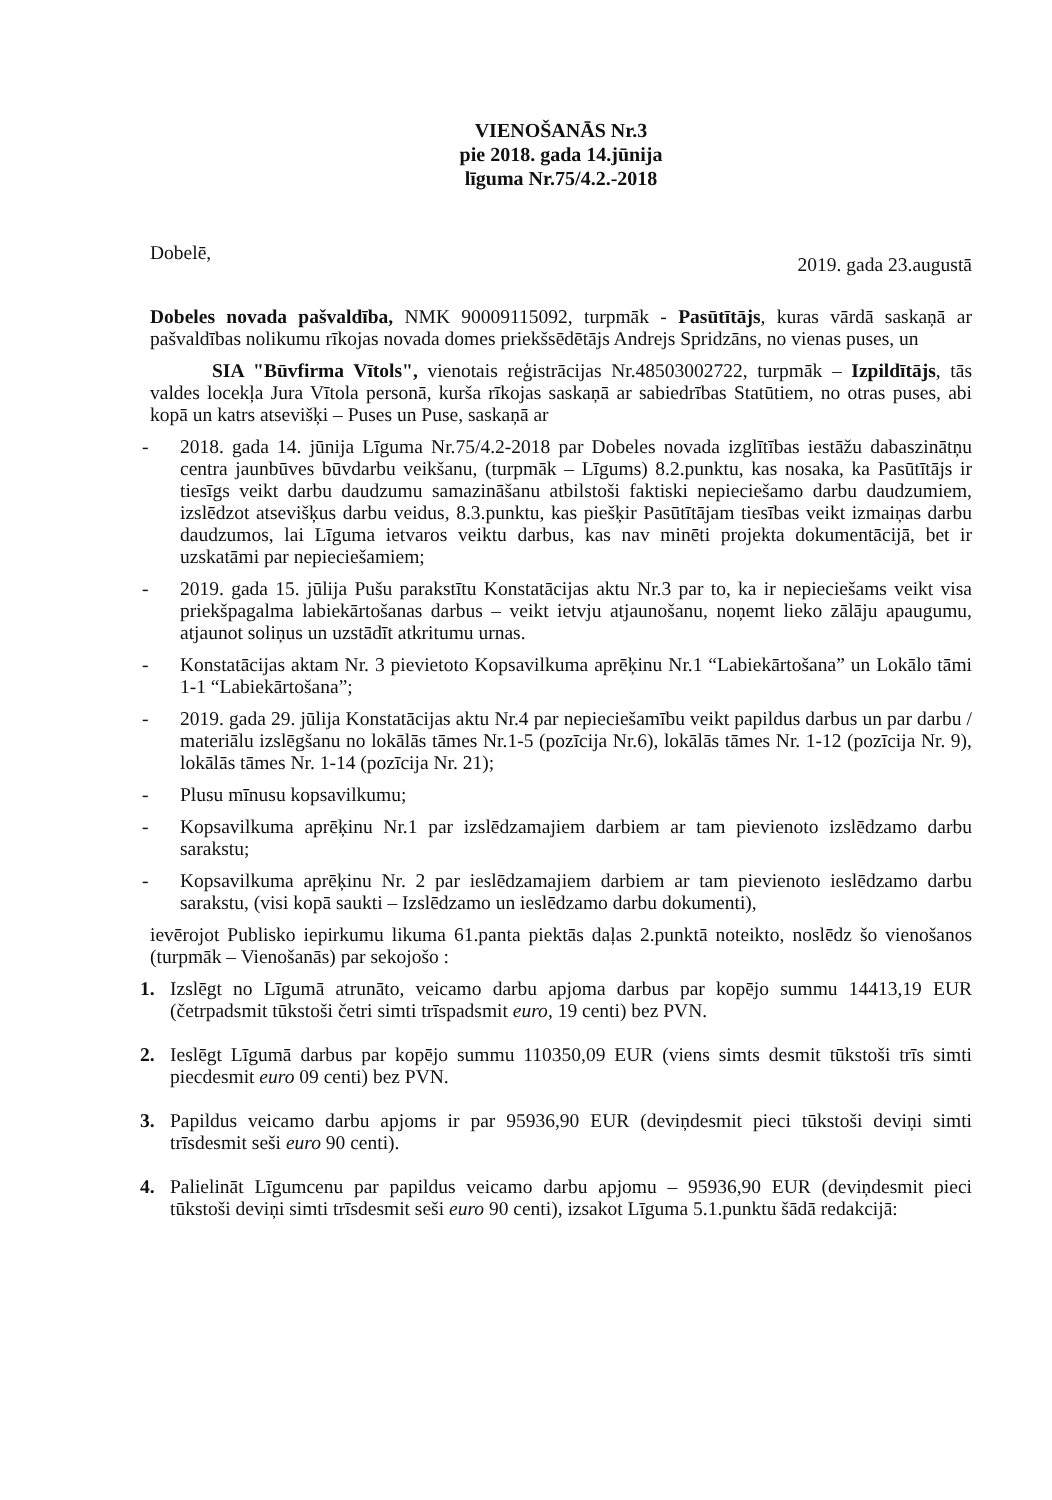VIENOŠANĀS Nr.3
pie 2018. gada 14.jūnija
līguma Nr.75/4.2.-2018
Dobelē, 2019. gada 23.augustā
Dobeles novada pašvaldība, NMK 90009115092, turpmāk - Pasūtītājs, kuras vārdā saskaņā ar pašvaldības nolikumu rīkojas novada domes priekšsēdētājs Andrejs Spridzāns, no vienas puses, un
SIA "Būvfirma Vītols", vienotais reģistrācijas Nr.48503002722, turpmāk – Izpildītājs, tās valdes locekļa Jura Vītola personā, kurša rīkojas saskaņā ar sabiedrības Statūtiem, no otras puses, abi kopā un katrs atsevišķi – Puses un Puse, saskaņā ar
- 2018. gada 14. jūnija Līguma Nr.75/4.2-2018 par Dobeles novada izglītības iestāžu dabaszinātņu centra jaunbūves būvdarbu veikšanu, (turpmāk – Līgums) 8.2.punktu, kas nosaka, ka Pasūtītājs ir tiesīgs veikt darbu daudzumu samazināšanu atbilstoši faktiski nepieciešamo darbu daudzumiem, izslēdzot atsevišķus darbu veidus, 8.3.punktu, kas piešķir Pasūtītājam tiesības veikt izmaiņas darbu daudzumos, lai Līguma ietvaros veiktu darbus, kas nav minēti projekta dokumentācijā, bet ir uzskatāmi par nepieciešamiem;
- 2019. gada 15. jūlija Pušu parakstītu Konstatācijas aktu Nr.3 par to, ka ir nepieciešams veikt visa priekšpagalma labiekārtošanas darbus – veikt ietvju atjaunošanu, noņemt lieko zālāju apaugumu, atjaunot soliņus un uzstādīt atkritumu urnas.
- Konstatācijas aktam Nr. 3 pievietoto Kopsavilkuma aprēķinu Nr.1 “Labiekārtošana” un Lokālo tāmi 1-1 “Labiekārtošana”;
- 2019. gada 29. jūlija Konstatācijas aktu Nr.4 par nepieciešamību veikt papildus darbus un par darbu / materiālu izslēgšanu no lokālās tāmes Nr.1-5 (pozīcija Nr.6), lokālās tāmes Nr. 1-12 (pozīcija Nr. 9), lokālās tāmes Nr. 1-14 (pozīcija Nr. 21);
- Plusu mīnusu kopsavilkumu;
- Kopsavilkuma aprēķinu Nr.1 par izslēdzamajiem darbiem ar tam pievienoto izslēdzamo darbu sarakstu;
- Kopsavilkuma aprēķinu Nr. 2 par ieslēdzamajiem darbiem ar tam pievienoto ieslēdzamo darbu sarakstu, (visi kopā saukti – Izslēdzamo un ieslēdzamo darbu dokumenti),
ievērojot Publisko iepirkumu likuma 61.panta piektās daļas 2.punktā noteikto, noslēdz šo vienošanos (turpmāk – Vienošanās) par sekojošo :
1. Izslēgt no Līgumā atrunāto, veicamo darbu apjoma darbus par kopējo summu 14413,19 EUR (četrpadsmit tūkstoši četri simti trīspadsmit euro, 19 centi) bez PVN.
2. Ieslēgt Līgumā darbus par kopējo summu 110350,09 EUR (viens simts desmit tūkstoši trīs simti piecdesmit euro 09 centi) bez PVN.
3. Papildus veicamo darbu apjoms ir par 95936,90 EUR (deviņdesmit pieci tūkstoši deviņi simti trīsdesmit seši euro 90 centi).
4. Palielināt Līgumcenu par papildus veicamo darbu apjomu – 95936,90 EUR (deviņdesmit pieci tūkstoši deviņi simti trīsdesmit seši euro 90 centi), izsakot Līguma 5.1.punktu šādā redakcijā: